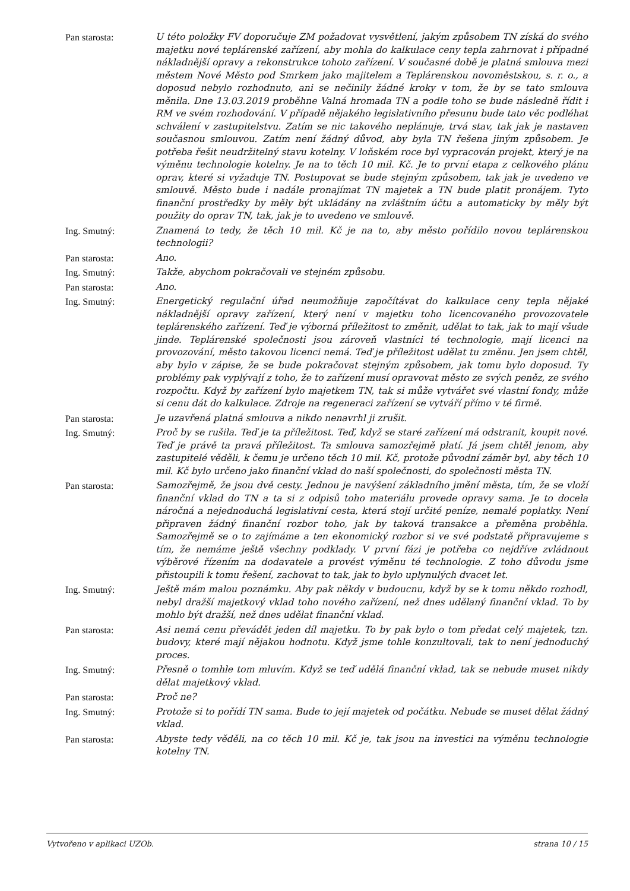Pan starosta: U této položky FV doporučuje ZM požadovat vysvětlení, jakým způsobem TN získá do svého majetku nové teplárenské zařízení, aby mohla do kalkulace ceny tepla zahrnovat i případné nákladnější opravy a rekonstrukce tohoto zařízení. V současné době je platná smlouva mezi městem Nové Město pod Smrkem jako majitelem a Teplárenskou novoměstskou, s. r. o., a doposud nebylo rozhodnuto, ani se nečinily žádné kroky v tom, že by se tato smlouva měnila. Dne 13.03.2019 proběhne Valná hromada TN a podle toho se bude následně řídit i RM ve svém rozhodování. V případě nějakého legislativního přesunu bude tato věc podléhat schválení v zastupitelstvu. Zatím se nic takového neplánuje, trvá stav, tak jak je nastaven současnou smlouvou. Zatím není žádný důvod, aby byla TN řešena jiným způsobem. Je potřeba řešit neudržitelný stavu kotelny. V loňském roce byl vypracován projekt, který je na výměnu technologie kotelny. Je na to těch 10 mil. Kč. Je to první etapa z celkového plánu oprav, které si vyžaduje TN. Postupovat se bude stejným způsobem, tak jak je uvedeno ve smlouvě. Město bude i nadále pronajímat TN majetek a TN bude platit pronájem. Tyto finanční prostředky by měly být ukládány na zvláštním účtu a automaticky by měly být použity do oprav TN, tak, jak je to uvedeno ve smlouvě.
Ing. Smutný: Znamená to tedy, že těch 10 mil. Kč je na to, aby město pořídilo novou teplárenskou technologii?
Pan starosta: Ano.
Ing. Smutný: Takže, abychom pokračovali ve stejném způsobu.
Pan starosta: Ano.
Ing. Smutný: Energetický regulační úřad neumožňuje započítávat do kalkulace ceny tepla nějaké nákladnější opravy zařízení, který není v majetku toho licencovaného provozovatele teplárenského zařízení. Teď je výborná příležitost to změnit, udělat to tak, jak to mají všude jinde. Teplárenské společnosti jsou zároveň vlastníci té technologie, mají licenci na provozování, město takovou licenci nemá. Teď je příležitost udělat tu změnu. Jen jsem chtěl, aby bylo v zápise, že se bude pokračovat stejným způsobem, jak tomu bylo doposud. Ty problémy pak vyplývají z toho, že to zařízení musí opravovat město ze svých peněz, ze svého rozpočtu. Když by zařízení bylo majetkem TN, tak si může vytvářet své vlastní fondy, může si cenu dát do kalkulace. Zdroje na regeneraci zařízení se vytváří přímo v té firmě.
Pan starosta: Je uzavřená platná smlouva a nikdo nenavrhl ji zrušit.
Ing. Smutný: Proč by se rušila. Teď je ta příležitost. Teď, když se staré zařízení má odstranit, koupit nové. Teď je právě ta pravá příležitost. Ta smlouva samozřejmě platí. Já jsem chtěl jenom, aby zastupitelé věděli, k čemu je určeno těch 10 mil. Kč, protože původní záměr byl, aby těch 10 mil. Kč bylo určeno jako finanční vklad do naší společnosti, do společnosti města TN.
Pan starosta: Samozřejmě, že jsou dvě cesty. Jednou je navýšení základního jmění města, tím, že se vloží finanční vklad do TN a ta si z odpisů toho materiálu provede opravy sama. Je to docela náročná a nejednoduchá legislativní cesta, která stojí určité peníze, nemalé poplatky. Není připraven žádný finanční rozbor toho, jak by taková transakce a přeměna proběhla. Samozřejmě se o to zajímáme a ten ekonomický rozbor si ve své podstatě připravujeme s tím, že nemáme ještě všechny podklady. V první fázi je potřeba co nejdříve zvládnout výběrové řízením na dodavatele a provést výměnu té technologie. Z toho důvodu jsme přistoupili k tomu řešení, zachovat to tak, jak to bylo uplynulých dvacet let.
Ing. Smutný: Ještě mám malou poznámku. Aby pak někdy v budoucnu, když by se k tomu někdo rozhodl, nebyl dražší majetkový vklad toho nového zařízení, než dnes udělaný finanční vklad. To by mohlo být dražší, než dnes udělat finanční vklad.
Pan starosta: Asi nemá cenu převádět jeden díl majetku. To by pak bylo o tom předat celý majetek, tzn. budovy, které mají nějakou hodnotu. Když jsme tohle konzultovali, tak to není jednoduchý proces.
Ing. Smutný: Přesně o tomhle tom mluvím. Když se teď udělá finanční vklad, tak se nebude muset nikdy dělat majetkový vklad.
Pan starosta: Proč ne?
Ing. Smutný: Protože si to pořídí TN sama. Bude to její majetek od počátku. Nebude se muset dělat žádný vklad.
Pan starosta: Abyste tedy věděli, na co těch 10 mil. Kč je, tak jsou na investici na výměnu technologie kotelny TN.
Vytvořeno v aplikaci UZOb. strana 10 / 15